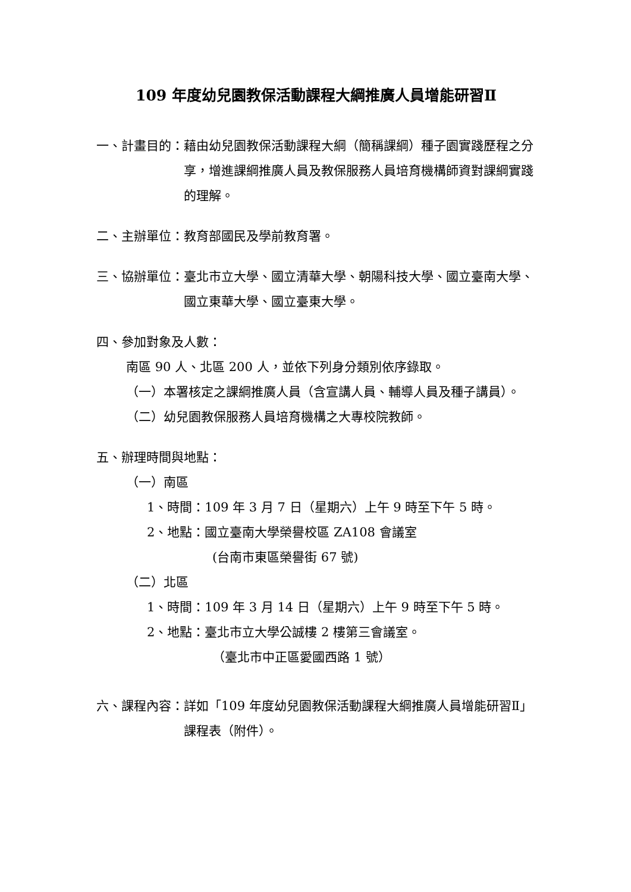109 年度幼兒園教保活動課程大綱推廣人員增能研習Ⅱ
一、計畫目的： 藉由幼兒園教保活動課程大綱（簡稱課綱）種子園實踐歷程之分享，增進課綱推廣人員及教保服務人員培育機構師資對課綱實踐的理解。
二、主辦單位： 教育部國民及學前教育署。
三、協辦單位： 臺北市立大學、國立清華大學、朝陽科技大學、國立臺南大學、國立東華大學、國立臺東大學。
四、參加對象及人數：
南區 90 人、北區 200 人，並依下列身分類別依序錄取。
（一） 本署核定之課綱推廣人員（含宣講人員、輔導人員及種子講員）。
（二） 幼兒園教保服務人員培育機構之大專校院教師。
五、辦理時間與地點：
（一）南區
1、時間：109 年 3 月 7 日（星期六）上午 9 時至下午 5 時。
2、地點：國立臺南大學榮譽校區 ZA108 會議室
(台南市東區榮譽街 67 號)
（二）北區
1、時間：109 年 3 月 14 日（星期六）上午 9 時至下午 5 時。
2、地點：臺北市立大學公誠樓 2 樓第三會議室。
（臺北市中正區愛國西路 1 號）
六、課程內容： 詳如「109 年度幼兒園教保活動課程大綱推廣人員增能研習Ⅱ」課程表（附件）。